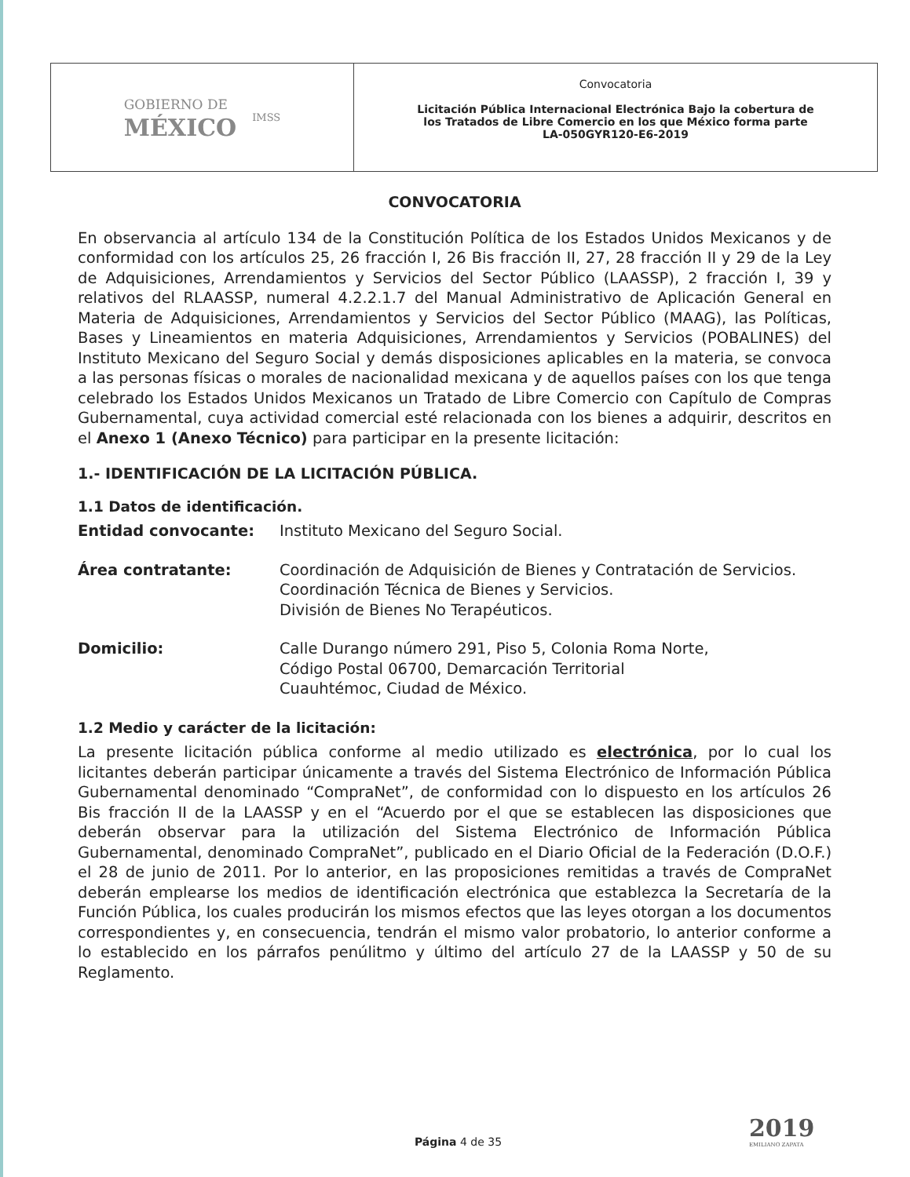GOBIERNO DE
MÉXICO
IMSS
Convocatoria
Licitación Pública Internacional Electrónica Bajo la cobertura de
los Tratados de Libre Comercio en los que México forma parte
LA-050GYR120-E6-2019
CONVOCATORIA
En observancia al artículo 134 de la Constitución Política de los Estados Unidos Mexicanos y de conformidad con los artículos 25, 26 fracción I, 26 Bis fracción II, 27, 28 fracción II y 29 de la Ley de Adquisiciones, Arrendamientos y Servicios del Sector Público (LAASSP), 2 fracción I, 39 y relativos del RLAASSP, numeral 4.2.2.1.7 del Manual Administrativo de Aplicación General en Materia de Adquisiciones, Arrendamientos y Servicios del Sector Público (MAAG), las Políticas, Bases y Lineamientos en materia Adquisiciones, Arrendamientos y Servicios (POBALINES) del Instituto Mexicano del Seguro Social y demás disposiciones aplicables en la materia, se convoca a las personas físicas o morales de nacionalidad mexicana y de aquellos países con los que tenga celebrado los Estados Unidos Mexicanos un Tratado de Libre Comercio con Capítulo de Compras Gubernamental, cuya actividad comercial esté relacionada con los bienes a adquirir, descritos en el Anexo 1 (Anexo Técnico) para participar en la presente licitación:
1.- IDENTIFICACIÓN DE LA LICITACIÓN PÚBLICA.
1.1 Datos de identificación.
| Entidad convocante: | Instituto Mexicano del Seguro Social. |
| Área contratante: | Coordinación de Adquisición de Bienes y Contratación de Servicios. Coordinación Técnica de Bienes y Servicios. División de Bienes No Terapéuticos. |
| Domicilio: | Calle Durango número 291, Piso 5, Colonia Roma Norte, Código Postal 06700, Demarcación Territorial Cuauhtémoc, Ciudad de México. |
1.2 Medio y carácter de la licitación:
La presente licitación pública conforme al medio utilizado es electrónica, por lo cual los licitantes deberán participar únicamente a través del Sistema Electrónico de Información Pública Gubernamental denominado “CompraNet”, de conformidad con lo dispuesto en los artículos 26 Bis fracción II de la LAASSP y en el “Acuerdo por el que se establecen las disposiciones que deberán observar para la utilización del Sistema Electrónico de Información Pública Gubernamental, denominado CompraNet”, publicado en el Diario Oficial de la Federación (D.O.F.) el 28 de junio de 2011. Por lo anterior, en las proposiciones remitidas a través de CompraNet deberán emplearse los medios de identificación electrónica que establezca la Secretaría de la Función Pública, los cuales producirán los mismos efectos que las leyes otorgan a los documentos correspondientes y, en consecuencia, tendrán el mismo valor probatorio, lo anterior conforme a lo establecido en los párrafos penúlitmo y último del artículo 27 de la LAASSP y 50 de su Reglamento.
2019
EMILIANO ZAPATA
Página 4 de 35